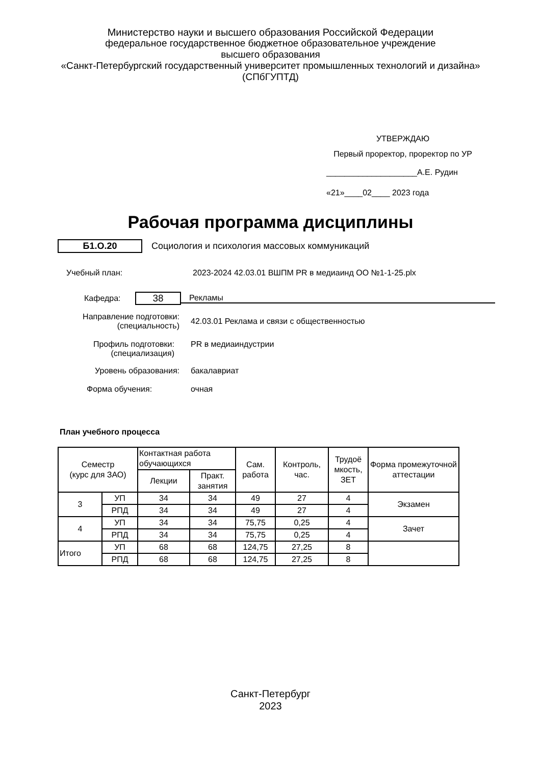Министерство науки и высшего образования Российской Федерации
федеральное государственное бюджетное образовательное учреждение
высшего образования
«Санкт-Петербургский государственный университет промышленных технологий и дизайна»
(СПбГУПТД)
УТВЕРЖДАЮ
Первый проректор, проректор по УР
____________________А.Е. Рудин
«21»____02____ 2023 года
Рабочая программа дисциплины
Б1.О.20
Социология и психология массовых коммуникаций
Учебный план:
2023-2024 42.03.01 ВШПМ PR в медиаинд ОО №1-1-25.plx
Кафедра:
38
Рекламы
Направление подготовки:
(специальность)
42.03.01 Реклама и связи с общественностью
Профиль подготовки:
(специализация)
PR в медиаиндустрии
Уровень образования: бакалавриат
Форма обучения: очная
План учебного процесса
| Семестр (курс для ЗАО) | | Контактная работа обучающихся | | Сам. работа | Контроль, час. | Трудоё мкость, ЗЕТ | Форма промежуточной аттестации |
| --- | --- | --- | --- | --- | --- | --- | --- |
| | | Лекции | Практ. занятия | | | | |
| 3 | УП | 34 | 34 | 49 | 27 | 4 | Экзамен |
| | РПД | 34 | 34 | 49 | 27 | 4 | |
| 4 | УП | 34 | 34 | 75,75 | 0,25 | 4 | Зачет |
| | РПД | 34 | 34 | 75,75 | 0,25 | 4 | |
| Итого | УП | 68 | 68 | 124,75 | 27,25 | 8 | |
| | РПД | 68 | 68 | 124,75 | 27,25 | 8 | |
Санкт-Петербург
2023